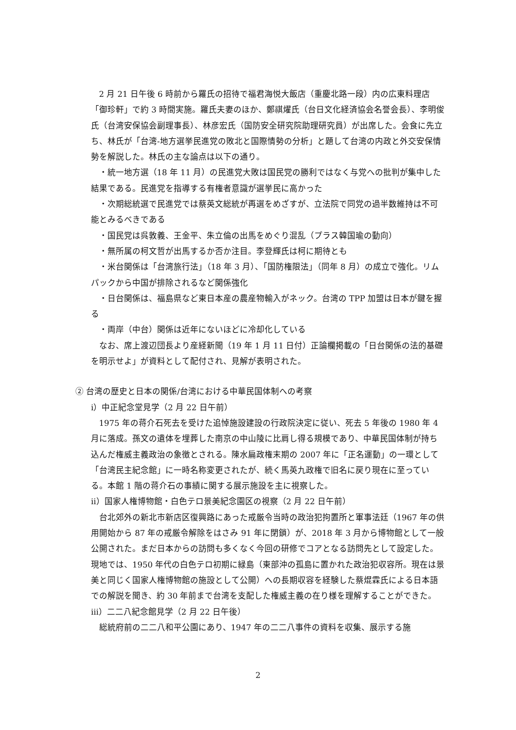2 月 21 日午後 6 時前から羅氏の招待で福君海悦大飯店（重慶北路一段）内の広東料理店「御珍軒」で約 3 時間実施。羅氏夫妻のほか、鄭祺燿氏（台日文化経済協会名誉会長）、李明俊氏（台湾安保協会副理事長）、林彦宏氏（国防安全研究院助理研究員）が出席した。会食に先立ち、林氏が「台湾-地方選挙民進党の敗北と国際情勢の分析」と題して台湾の内政と外交安保情勢を解説した。林氏の主な論点は以下の通り。
・統一地方選（18 年 11 月）の民進党大敗は国民党の勝利ではなく与党への批判が集中した結果である。民進党を指導する有権者意識が選挙民に高かった
・次期総統選で民進党では蔡英文総統が再選をめざすが、立法院で同党の過半数維持は不可能とみるべきである
・国民党は呉敦義、王金平、朱立倫の出馬をめぐり混乱（プラス韓国瑜の動向）
・無所属の柯文哲が出馬するか否か注目。李登輝氏は柯に期待とも
・米台関係は「台湾旅行法」（18 年 3 月）、「国防権限法」（同年 8 月）の成立で強化。リムパックから中国が排除されるなど関係強化
・日台関係は、福島県など東日本産の農産物輸入がネック。台湾の TPP 加盟は日本が鍵を握る
・両岸（中台）関係は近年にないほどに冷却化している
なお、席上渡辺団長より産経新聞（19 年 1 月 11 日付）正論欄掲載の「日台関係の法的基礎を明示せよ」が資料として配付され、見解が表明された。
② 台湾の歴史と日本の関係/台湾における中華民国体制への考察
ⅰ）中正紀念堂見学（2 月 22 日午前）
1975 年の蒋介石死去を受けた追悼施設建設の行政院決定に従い、死去 5 年後の 1980 年 4 月に落成。孫文の遺体を埋葬した南京の中山陵に比肩し得る規模であり、中華民国体制が持ち込んだ権威主義政治の象徴とされる。陳水扁政権末期の 2007 年に「正名運動」の一環として「台湾民主紀念館」に一時名称変更されたが、続く馬英九政権で旧名に戻り現在に至っている。本館 1 階の蒋介石の事績に関する展示施設を主に視察した。
ⅱ）国家人権博物館・白色テロ景美紀念園区の視察（2 月 22 日午前）
台北郊外の新北市新店区復興路にあった戒厳令当時の政治犯拘置所と軍事法廷（1967 年の供用開始から 87 年の戒厳令解除をはさみ 91 年に閉鎖）が、2018 年 3 月から博物館として一般公開された。まだ日本からの訪問も多くなく今回の研修でコアとなる訪問先として設定した。現地では、1950 年代の白色テロ初期に緑島（東部沖の孤島に置かれた政治犯収容所。現在は景美と同じく国家人権博物館の施設として公開）への長期収容を経験した蔡焜霖氏による日本語での解説を聞き、約 30 年前まで台湾を支配した権威主義の在り様を理解することができた。
ⅲ）二二八紀念館見学（2 月 22 日午後）
総統府前の二二八和平公園にあり、1947 年の二二八事件の資料を収集、展示する施
2